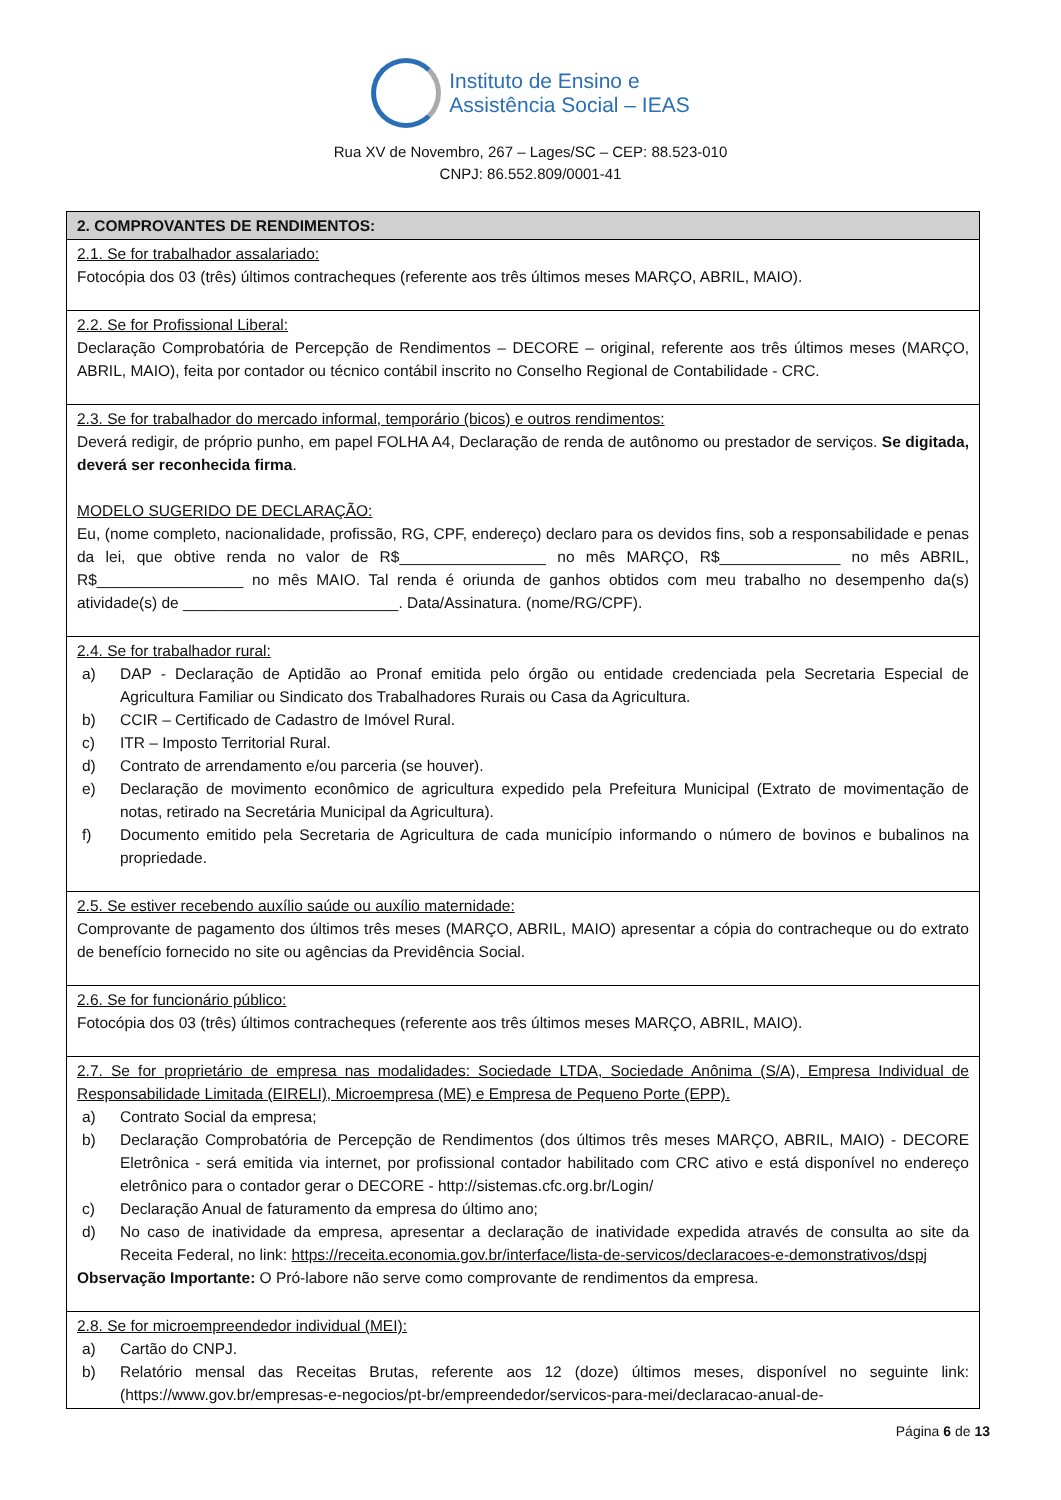Instituto de Ensino e
Assistência Social – IEAS
Rua XV de Novembro, 267 – Lages/SC – CEP: 88.523-010
CNPJ: 86.552.809/0001-41
| 2. COMPROVANTES DE RENDIMENTOS: |
| --- |
| 2.1. Se for trabalhador assalariado: Fotocópia dos 03 (três) últimos contracheques (referente aos três últimos meses MARÇO, ABRIL, MAIO). |
| 2.2. Se for Profissional Liberal: Declaração Comprobatória de Percepção de Rendimentos – DECORE – original, referente aos três últimos meses (MARÇO, ABRIL, MAIO), feita por contador ou técnico contábil inscrito no Conselho Regional de Contabilidade - CRC. |
| 2.3. Se for trabalhador do mercado informal, temporário (bicos) e outros rendimentos: Deverá redigir, de próprio punho, em papel FOLHA A4, Declaração de renda de autônomo ou prestador de serviços. Se digitada, deverá ser reconhecida firma . MODELO SUGERIDO DE DECLARAÇÃO: Eu, (nome completo, nacionalidade, profissão, RG, CPF, endereço) declaro para os devidos fins, sob a responsabilidade e penas da lei, que obtive renda no valor de R$_________________ no mês MARÇO, R$______________ no mês ABRIL, R$_________________ no mês MAIO. Tal renda é oriunda de ganhos obtidos com meu trabalho no desempenho da(s) atividade(s) de _________________________. Data/Assinatura. (nome/RG/CPF). |
| 2.4. Se for trabalhador rural: a) DAP - Declaração de Aptidão ao Pronaf emitida pelo órgão ou entidade credenciada pela Secretaria Especial de Agricultura Familiar ou Sindicato dos Trabalhadores Rurais ou Casa da Agricultura. b) CCIR – Certificado de Cadastro de Imóvel Rural. c) ITR – Imposto Territorial Rural. d) Contrato de arrendamento e/ou parceria (se houver). e) Declaração de movimento econômico de agricultura expedido pela Prefeitura Municipal (Extrato de movimentação de notas, retirado na Secretária Municipal da Agricultura). f) Documento emitido pela Secretaria de Agricultura de cada município informando o número de bovinos e bubalinos na propriedade. |
| 2.5. Se estiver recebendo auxílio saúde ou auxílio maternidade: Comprovante de pagamento dos últimos três meses (MARÇO, ABRIL, MAIO) apresentar a cópia do contracheque ou do extrato de benefício fornecido no site ou agências da Previdência Social. |
| 2.6. Se for funcionário público: Fotocópia dos 03 (três) últimos contracheques (referente aos três últimos meses MARÇO, ABRIL, MAIO). |
| 2.7. Se for proprietário de empresa nas modalidades: Sociedade LTDA, Sociedade Anônima (S/A), Empresa Individual de Responsabilidade Limitada (EIRELI), Microempresa (ME) e Empresa de Pequeno Porte (EPP). a) Contrato Social da empresa; b) Declaração Comprobatória de Percepção de Rendimentos (dos últimos três meses MARÇO, ABRIL, MAIO) - DECORE Eletrônica - será emitida via internet, por profissional contador habilitado com CRC ativo e está disponível no endereço eletrônico para o contador gerar o DECORE - http://sistemas.cfc.org.br/Login/ c) Declaração Anual de faturamento da empresa do último ano; d) No caso de inatividade da empresa, apresentar a declaração de inatividade expedida através de consulta ao site da Receita Federal, no link: https://receita.economia.gov.br/interface/lista-de-servicos/declaracoes-e-demonstrativos/dspj Observação Importante: O Pró-labore não serve como comprovante de rendimentos da empresa. |
| 2.8. Se for microempreendedor individual (MEI): a) Cartão do CNPJ. b) Relatório mensal das Receitas Brutas, referente aos 12 (doze) últimos meses, disponível no seguinte link: (https://www.gov.br/empresas-e-negocios/pt-br/empreendedor/servicos-para-mei/declaracao-anual-de- |
Página 6 de 13